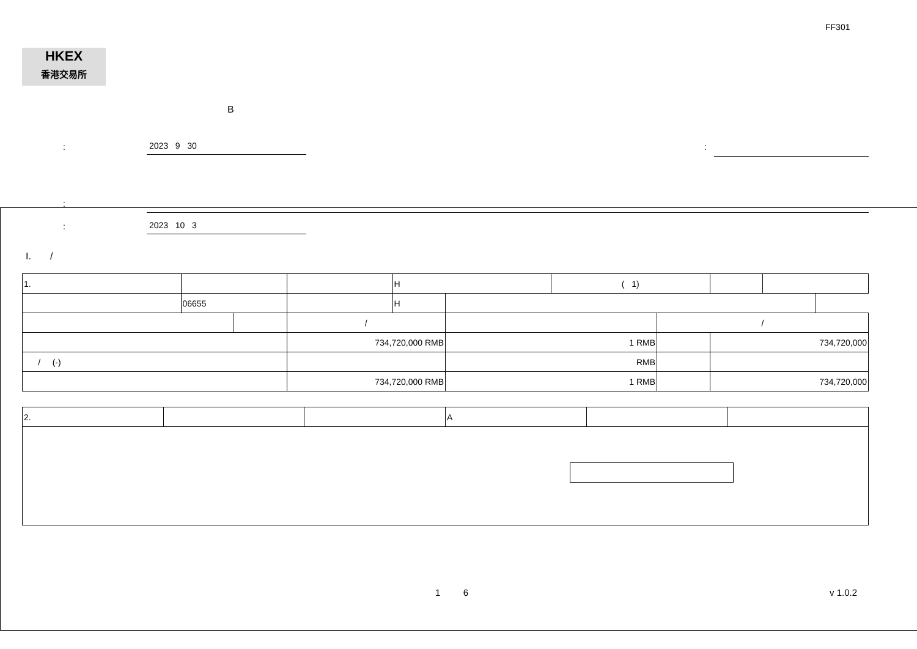FF301
HKEX
香港交易所
B
: 2023 9 30 :
:
: 2023 10 3
I. /
| 1. | | | | H | | ( 1) | | | |
| | 06655 | | | H | | | | | |
| | | | / | | | | / | | |
| | | | 734,720,000 RMB | | 1 RMB | | | 734,720,000 | |
| / (-) | | | | | RMB | | | | |
| | | | 734,720,000 RMB | | 1 RMB | | | 734,720,000 | |
| 2. | | | A | | |
1 6 v 1.0.2